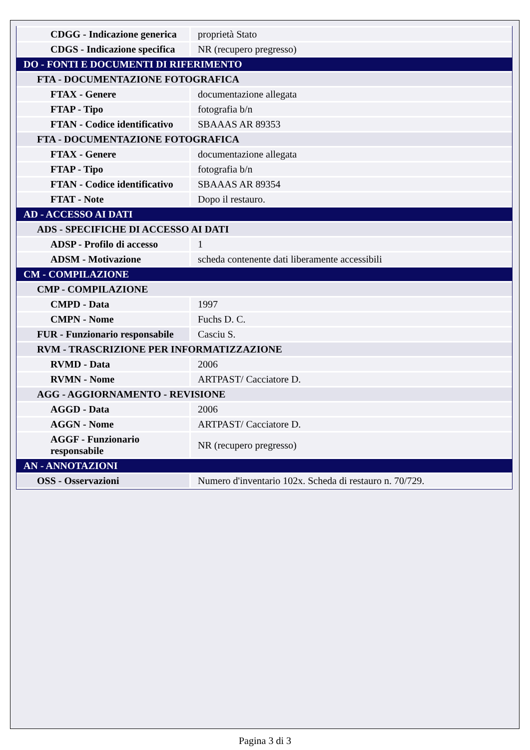| CDGG - Indicazione generica | proprietà Stato |
| CDGS - Indicazione specifica | NR (recupero pregresso) |
| DO - FONTI E DOCUMENTI DI RIFERIMENTO | |
| FTA - DOCUMENTAZIONE FOTOGRAFICA | |
| FTAX - Genere | documentazione allegata |
| FTAP - Tipo | fotografia b/n |
| FTAN - Codice identificativo | SBAAAS AR 89353 |
| FTA - DOCUMENTAZIONE FOTOGRAFICA | |
| FTAX - Genere | documentazione allegata |
| FTAP - Tipo | fotografia b/n |
| FTAN - Codice identificativo | SBAAAS AR 89354 |
| FTAT - Note | Dopo il restauro. |
| AD - ACCESSO AI DATI | |
| ADS - SPECIFICHE DI ACCESSO AI DATI | |
| ADSP - Profilo di accesso | 1 |
| ADSM - Motivazione | scheda contenente dati liberamente accessibili |
| CM - COMPILAZIONE | |
| CMP - COMPILAZIONE | |
| CMPD - Data | 1997 |
| CMPN - Nome | Fuchs D. C. |
| FUR - Funzionario responsabile | Casciu S. |
| RVM - TRASCRIZIONE PER INFORMATIZZAZIONE | |
| RVMD - Data | 2006 |
| RVMN - Nome | ARTPAST/ Cacciatore D. |
| AGG - AGGIORNAMENTO - REVISIONE | |
| AGGD - Data | 2006 |
| AGGN - Nome | ARTPAST/ Cacciatore D. |
| AGGF - Funzionario responsabile | NR (recupero pregresso) |
| AN - ANNOTAZIONI | |
| OSS - Osservazioni | Numero d'inventario 102x. Scheda di restauro n. 70/729. |
Pagina 3 di 3